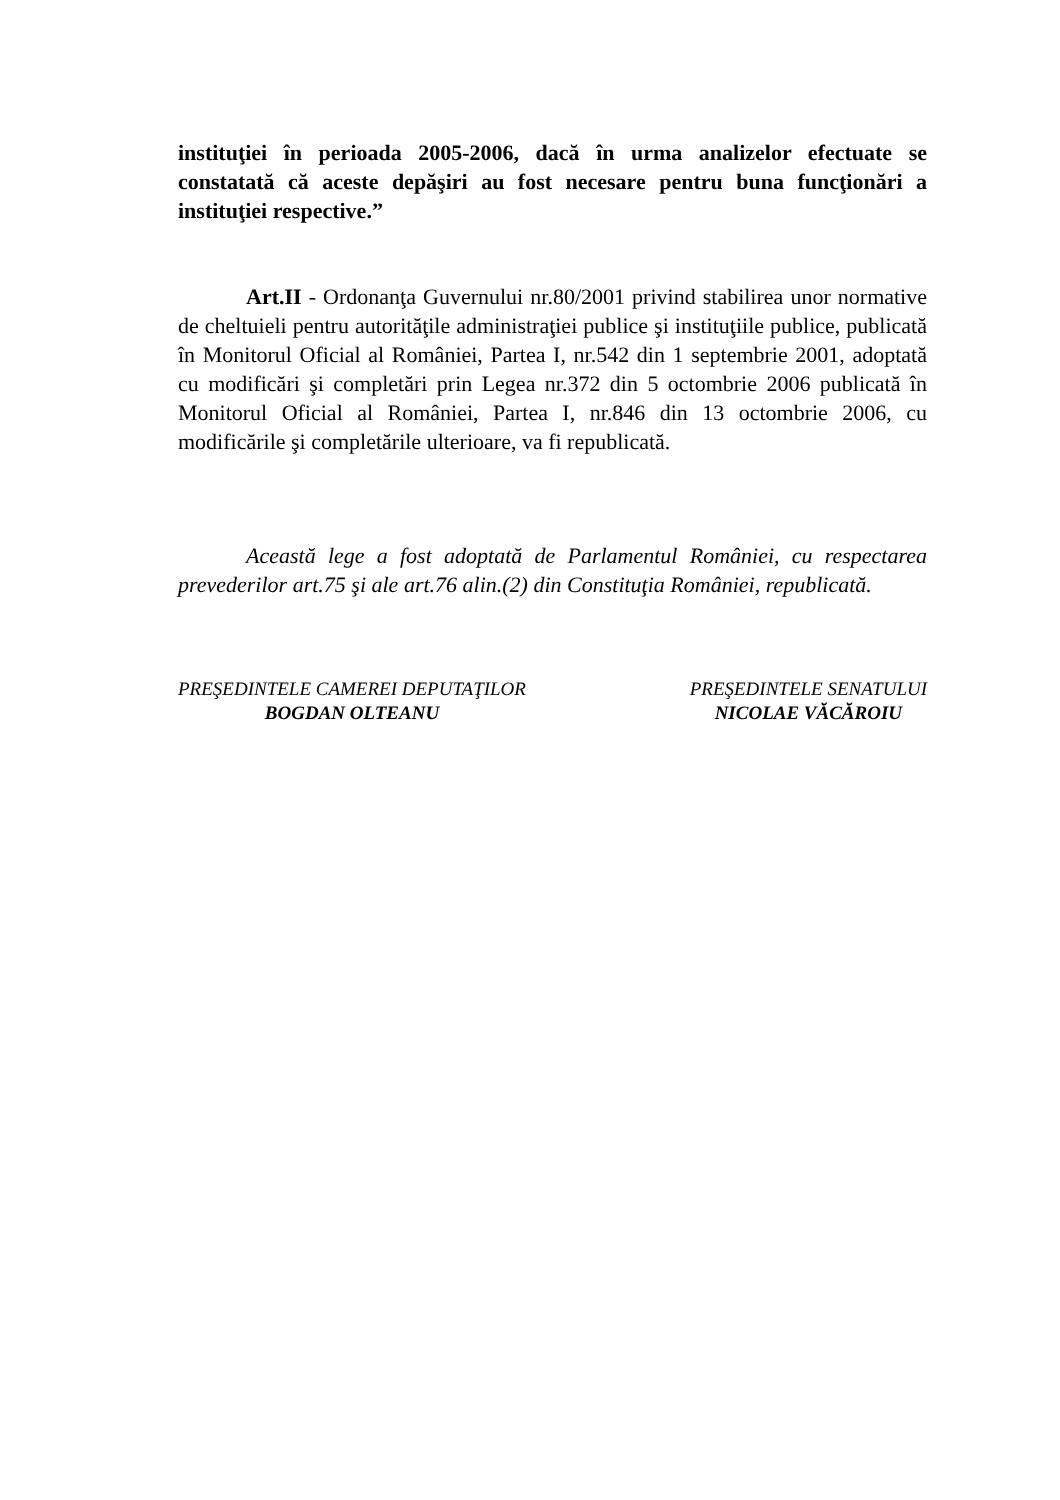instituţiei în perioada 2005-2006, dacă în urma analizelor efectuate se constatată că aceste depăşiri au fost necesare pentru buna funcţionări a instituţiei respective.”
Art.II - Ordonanţa Guvernului nr.80/2001 privind stabilirea unor normative de cheltuieli pentru autorităţile administraţiei publice şi instituţiile publice, publicată în Monitorul Oficial al României, Partea I, nr.542 din 1 septembrie 2001, adoptată cu modificări şi completări prin Legea nr.372 din 5 octombrie 2006 publicată în Monitorul Oficial al României, Partea I, nr.846 din 13 octombrie 2006, cu modificările şi completările ulterioare, va fi republicată.
Această lege a fost adoptată de Parlamentul României, cu respectarea prevederilor art.75 şi ale art.76 alin.(2) din Constituţia României, republicată.
PREŞEDINTELE CAMEREI DEPUTAŢILOR
BOGDAN OLTEANU
PREŞEDINTELE SENATULUI
NICOLAE VĂCĂROIU